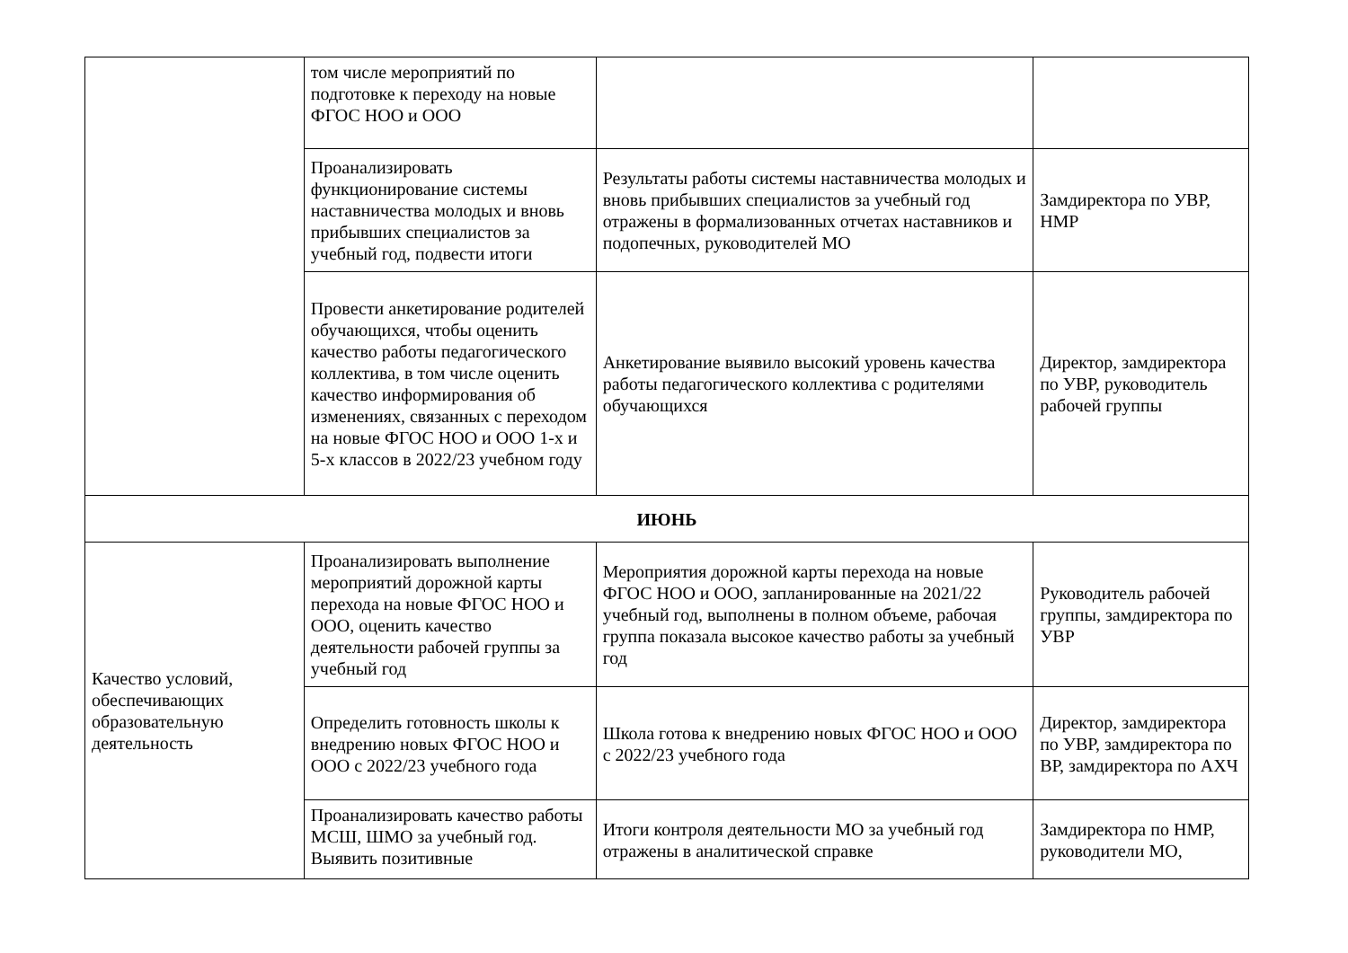| | том числе мероприятий по подготовке к переходу на новые ФГОС НОО и ООО | | |
| | Проанализировать функционирование системы наставничества молодых и вновь прибывших специалистов за учебный год, подвести итоги | Результаты работы системы наставничества молодых и вновь прибывших специалистов за учебный год отражены в формализованных отчетах наставников и подопечных, руководителей МО | Замдиректора по УВР, НМР |
| | Провести анкетирование родителей обучающихся, чтобы оценить качество работы педагогического коллектива, в том числе оценить качество информирования об изменениях, связанных с переходом на новые ФГОС НОО и ООО 1-х и 5-х классов в 2022/23 учебном году | Анкетирование выявило высокий уровень качества работы педагогического коллектива с родителями обучающихся | Директор, замдиректора по УВР, руководитель рабочей группы |
| ИЮНЬ | | | |
| Качество условий, обеспечивающих образовательную деятельность | Проанализировать выполнение мероприятий дорожной карты перехода на новые ФГОС НОО и ООО, оценить качество деятельности рабочей группы за учебный год | Мероприятия дорожной карты перехода на новые ФГОС НОО и ООО, запланированные на 2021/22 учебный год, выполнены в полном объеме, рабочая группа показала высокое качество работы за учебный год | Руководитель рабочей группы, замдиректора по УВР |
| | Определить готовность школы к внедрению новых ФГОС НОО и ООО с 2022/23 учебного года | Школа готова к внедрению новых ФГОС НОО и ООО с 2022/23 учебного года | Директор, замдиректора по УВР, замдиректора по ВР, замдиректора по АХЧ |
| | Проанализировать качество работы МСШ, ШМО за учебный год. Выявить позитивные | Итоги контроля деятельности МО за учебный год отражены в аналитической справке | Замдиректора по НМР, руководители МО, |